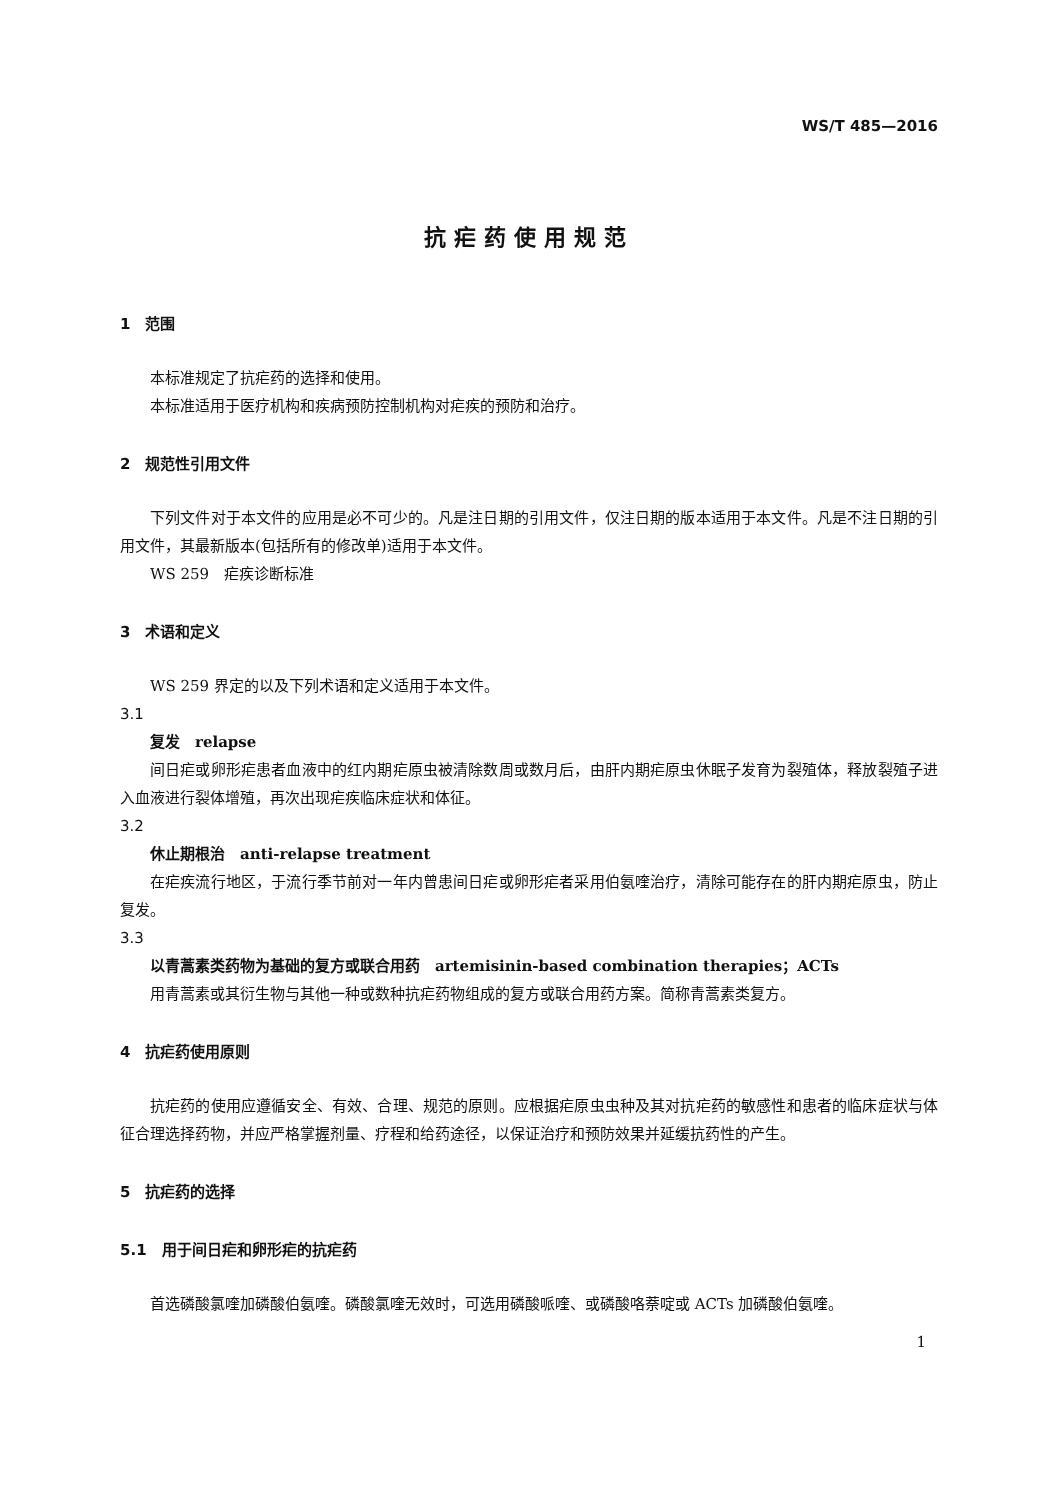WS/T 485—2016
抗疟药使用规范
1　范围
本标准规定了抗疟药的选择和使用。
本标准适用于医疗机构和疾病预防控制机构对疟疾的预防和治疗。
2　规范性引用文件
下列文件对于本文件的应用是必不可少的。凡是注日期的引用文件，仅注日期的版本适用于本文件。凡是不注日期的引用文件，其最新版本(包括所有的修改单)适用于本文件。
WS 259　疟疾诊断标准
3　术语和定义
WS 259 界定的以及下列术语和定义适用于本文件。
3.1
复发　relapse
间日疟或卵形疟患者血液中的红内期疟原虫被清除数周或数月后，由肝内期疟原虫休眠子发育为裂殖体，释放裂殖子进入血液进行裂体增殖，再次出现疟疾临床症状和体征。
3.2
休止期根治　anti-relapse treatment
在疟疾流行地区，于流行季节前对一年内曾患间日疟或卵形疟者采用伯氨喹治疗，清除可能存在的肝内期疟原虫，防止复发。
3.3
以青蒿素类药物为基础的复方或联合用药　artemisinin-based combination therapies；ACTs
用青蒿素或其衍生物与其他一种或数种抗疟药物组成的复方或联合用药方案。简称青蒿素类复方。
4　抗疟药使用原则
抗疟药的使用应遵循安全、有效、合理、规范的原则。应根据疟原虫虫种及其对抗疟药的敏感性和患者的临床症状与体征合理选择药物，并应严格掌握剂量、疗程和给药途径，以保证治疗和预防效果并延缓抗药性的产生。
5　抗疟药的选择
5.1　用于间日疟和卵形疟的抗疟药
首选磷酸氯喹加磷酸伯氨喹。磷酸氯喹无效时，可选用磷酸哌喹、或磷酸咯萘啶或 ACTs 加磷酸伯氨喹。
1